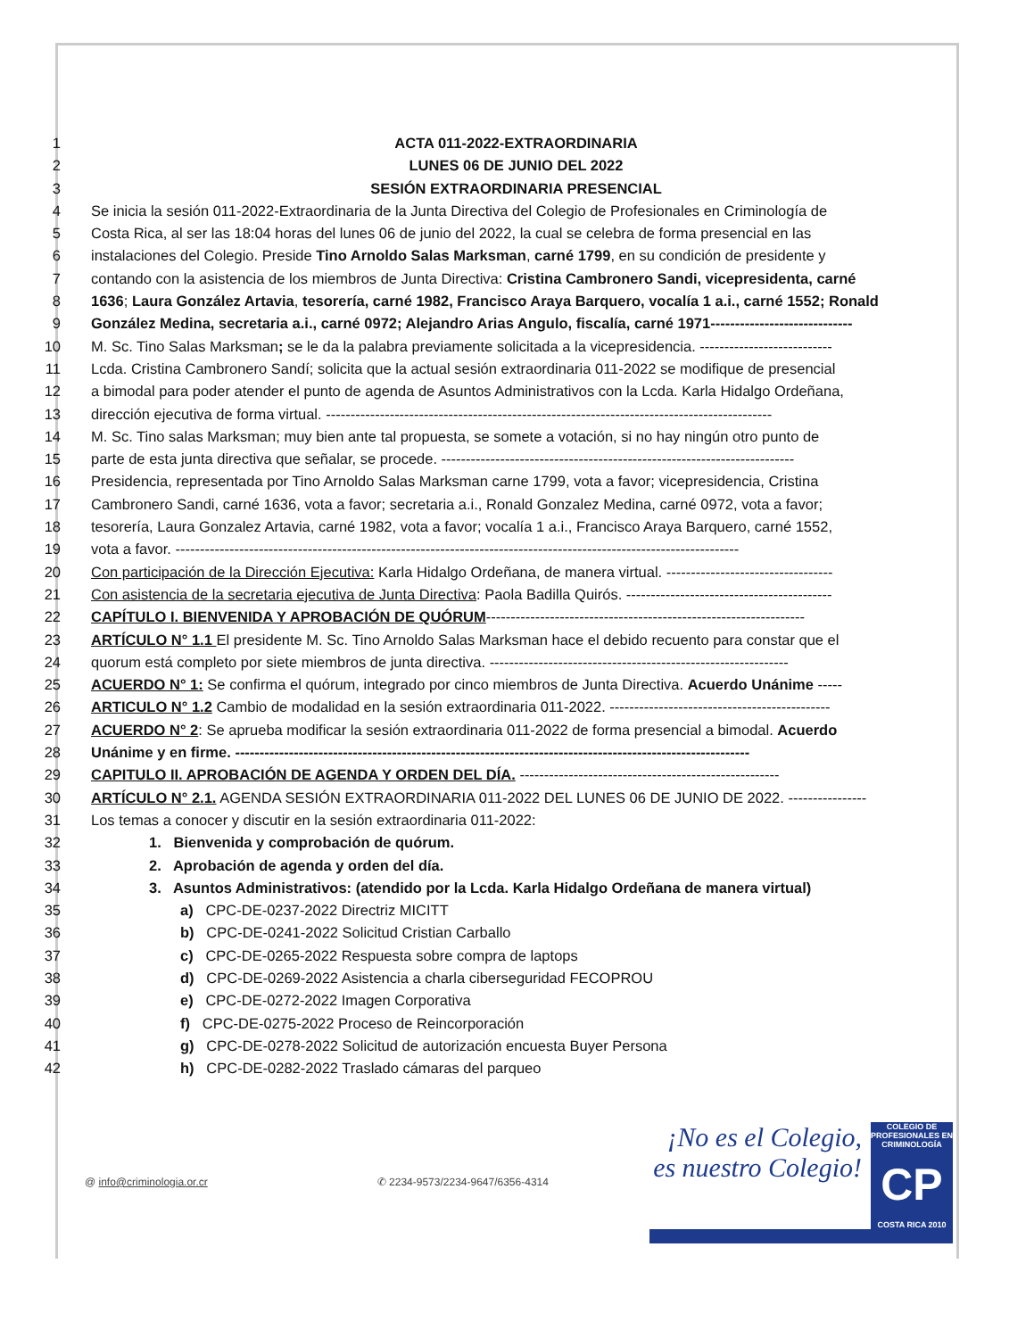1 ACTA 011-2022-EXTRAORDINARIA
2 LUNES 06 DE JUNIO DEL 2022
3 SESIÓN EXTRAORDINARIA PRESENCIAL
4 Se inicia la sesión 011-2022-Extraordinaria de la Junta Directiva del Colegio de Profesionales en Criminología de
5 Costa Rica, al ser las 18:04 horas del lunes 06 de junio del 2022, la cual se celebra de forma presencial en las
6 instalaciones del Colegio. Preside Tino Arnoldo Salas Marksman, carné 1799, en su condición de presidente y
7 contando con la asistencia de los miembros de Junta Directiva: Cristina Cambronero Sandi, vicepresidenta, carné
8 1636; Laura González Artavia, tesorería, carné 1982, Francisco Araya Barquero, vocalía 1 a.i., carné 1552; Ronald
9 González Medina, secretaria a.i., carné 0972; Alejandro Arias Angulo, fiscalía, carné 1971-----------------------------
10 M. Sc. Tino Salas Marksman; se le da la palabra previamente solicitada a la vicepresidencia. ---------------------------
11 Lcda. Cristina Cambronero Sandí; solicita que la actual sesión extraordinaria 011-2022 se modifique de presencial
12 a bimodal para poder atender el punto de agenda de Asuntos Administrativos con la Lcda. Karla Hidalgo Ordeñana,
13 dirección ejecutiva de forma virtual. -------------------------------------------------------------------------------------------
14 M. Sc. Tino salas Marksman; muy bien ante tal propuesta, se somete a votación, si no hay ningún otro punto de
15 parte de esta junta directiva que señalar, se procede. ------------------------------------------------------------------------
16 Presidencia, representada por Tino Arnoldo Salas Marksman carne 1799, vota a favor; vicepresidencia, Cristina
17 Cambronero Sandi, carné 1636, vota a favor; secretaria a.i., Ronald Gonzalez Medina, carné 0972, vota a favor;
18 tesorería, Laura Gonzalez Artavia, carné 1982, vota a favor; vocalía 1 a.i., Francisco Araya Barquero, carné 1552,
19 vota a favor. -------------------------------------------------------------------------------------------------------------------
20 Con participación de la Dirección Ejecutiva: Karla Hidalgo Ordeñana, de manera virtual. ----------------------------------
21 Con asistencia de la secretaria ejecutiva de Junta Directiva: Paola Badilla Quirós. ------------------------------------------
22 CAPÍTULO I. BIENVENIDA Y APROBACIÓN DE QUÓRUM-----------------------------------------------------------------
23 ARTÍCULO N° 1.1 El presidente M. Sc. Tino Arnoldo Salas Marksman hace el debido recuento para constar que el
24 quorum está completo por siete miembros de junta directiva. -------------------------------------------------------------
25 ACUERDO N° 1: Se confirma el quórum, integrado por cinco miembros de Junta Directiva. Acuerdo Unánime -----
26 ARTICULO N° 1.2 Cambio de modalidad en la sesión extraordinaria 011-2022. ---------------------------------------------
27 ACUERDO N° 2: Se aprueba modificar la sesión extraordinaria 011-2022 de forma presencial a bimodal. Acuerdo
28 Unánime y en firme. ---------------------------------------------------------------------------------------------------------
29 CAPITULO II. APROBACIÓN DE AGENDA Y ORDEN DEL DÍA. -----------------------------------------------------
30 ARTÍCULO N° 2.1. AGENDA SESIÓN EXTRAORDINARIA 011-2022 DEL LUNES 06 DE JUNIO DE 2022. ----------------
31 Los temas a conocer y discutir en la sesión extraordinaria 011-2022:
32 1. Bienvenida y comprobación de quórum.
33 2. Aprobación de agenda y orden del día.
34 3. Asuntos Administrativos: (atendido por la Lcda. Karla Hidalgo Ordeñana de manera virtual)
35 a) CPC-DE-0237-2022 Directriz MICITT
36 b) CPC-DE-0241-2022 Solicitud Cristian Carballo
37 c) CPC-DE-0265-2022 Respuesta sobre compra de laptops
38 d) CPC-DE-0269-2022 Asistencia a charla ciberseguridad FECOPROU
39 e) CPC-DE-0272-2022 Imagen Corporativa
40 f) CPC-DE-0275-2022 Proceso de Reincorporación
41 g) CPC-DE-0278-2022 Solicitud de autorización encuesta Buyer Persona
42 h) CPC-DE-0282-2022 Traslado cámaras del parqueo
@ info@criminologia.or.cr ✆ 2234-9573/2234-9647/6356-4314
¡No es el Colegio,
es nuestro Colegio!
COLEGIO DE PROFESIONALES EN
CRIMINOLOGÍA
CP
COSTA RICA 2010